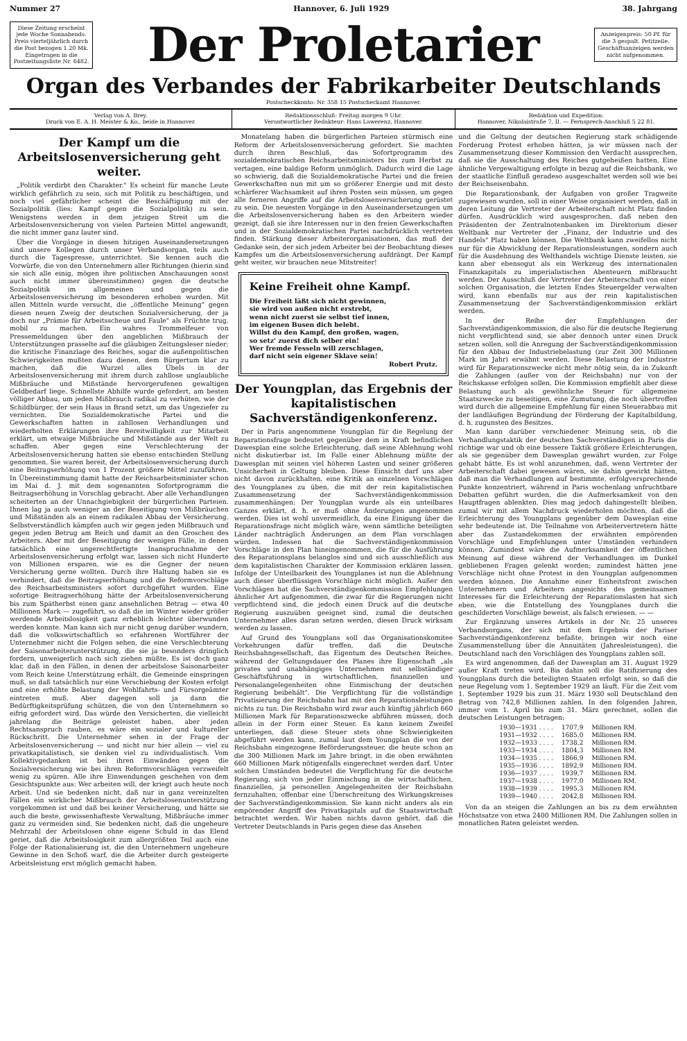Nummer 27 Hannover, 6. Juli 1929 38. Jahrgang
Diese Zeitung erscheint jede Woche Sonnabends.
Preis vierteljährlich durch die Post bezogen 1.20 Mk. Eingetragen in die Postzeitungsliste Nr. 6482.
Der Proletarier
Anzeigenpreis: 50 Pf. für die 3 gespalt. Petitzeile.
Geschäftsanzeigen werden nicht aufgenommen.
Organ des Verbandes der Fabrikarbeiter Deutschlands
Postscheckkonto: Nr. 358 15 Postscheckamt Hannover.
Verlag von A. Brey.
Druck von E. A. H. Meister & Ko., beide in Hannover.
Redaktionsschluß: Freitag morgen 9 Uhr.
Verantwortlicher Redakteur: Hans Lawerenz, Hannover.
Redaktion und Expedition:
Hannover, Nikolaistraße 7, II. — Fernsprech-Anschluß 5 22 81.
Der Kampf um die Arbeitslosenversicherung geht weiter.
„Politik verdirbt den Charakter." Es scheint für manche Leute wirklich gefährlich zu sein, sich mit Politik zu beschäftigen, und noch viel gefährlicher scheint die Beschäftigung mit der Sozialpolitik (lies: Kampf gegen die Sozialpolitik) zu sein. Wenigstens werden in dem jetzigen Streit um die Arbeitslosenversicherung von vielen Parteien Mittel angewandt, die nicht immer ganz lauter sind.
Über die Vorgänge in diesen hitzigen Auseinandersetzungen sind unsere Kollegen durch unser Verbandsorgan, teils auch durch die Tagespresse, unterrichtet. Sie kennen auch die Vorwürfe, die von den Unternehmern aller Richtungen (hierin sind sie sich alle einig, mögen ihre politischen Anschauungen sonst auch nicht immer übereinstimmen) gegen die deutsche Sozialpolitik im allgemeinen und gegen die Arbeitslosenversicherung im besonderen erhoben wurden. Mit allen Mitteln wurde versucht, die „öffentliche Meinung" gegen diesen neuen Zweig der deutschen Sozialversicherung, der ja doch nur „Prämie für Arbeitsscheue und Faule" als Früchte trug, mobil zu machen. Ein wahres Trommelfeuer von Pressemeldungen über den angeblichen Mißbrauch der Unterstützungen prasselte auf die gläubigen Zeitungsleser nieder; die kritische Finanzlage des Reiches, sogar die außenpolitischen Schwierigkeiten mußten dazu dienen, dem Bürgertum klar zu machen, daß die Wurzel alles Übels in der Arbeitslosenversicherung mit ihrem durch zahllose unglaubliche Mißbräuche und Mißstände hervorgerufenen gewaltigen Geldbedarf liege. Schnellste Abhilfe wurde gefordert, am besten völliger Abbau, um jeden Mißbrauch radikal zu verhüten, wie der Schildbürger, der sein Haus in Brand setzt, um das Ungeziefer zu vernichten. Die Sozialdemokratische Partei und die Gewerkschaften hatten in zahllosen Verhandlungen und wiederholten Erklärungen ihre Bereitwilligkeit zur Mitarbeit erklärt, um etwaige Mißbräuche und Mißstände aus der Welt zu schaffen. Aber gegen eine Verschlechterung der Arbeitslosenversicherung hatten sie ebenso entschieden Stellung genommen. Sie waren bereit, der Arbeitslosenversicherung durch eine Beitragserhöhung von 1 Prozent größere Mittel zuzuführen. In Übereinstimmung damit hatte der Reichsarbeitsminister schon im Mai d. J. mit dem sogenannten Sofortprogramm die Beitragserhöhung in Vorschlag gebracht. Aber alle Verhandlungen scheiterten an der Unnachgiebigkeit der bürgerlichen Parteien. Ihnen lag ja auch weniger an der Beseitigung von Mißbräuchen und Mißständen als an einem radikalen Abbau der Versicherung. Selbstverständlich kämpfen auch wir gegen jeden Mißbrauch und gegen jeden Betrug am Reich und damit an den Groschen des Arbeiters. Aber mit der Beseitigung der wenigen Fälle, in denen tatsächlich eine ungerechtfertigte Inanspruchnahme der Arbeitslosenversicherung erfolgt war, lassen sich nicht Hunderte von Millionen ersparen, wie es die Gegner der neuen Versicherung gerne wollten. Durch ihre Haltung haben sie es verhindert, daß die Beitragserhöhung und die Reformvorschläge des Reichsarbeitsministers sofort durchgeführt wurden. Eine sofortige Beitragserhöhung hätte der Arbeitslosenversicherung bis zum Spätherbst einen ganz ansehnlichen Betrag — etwa 40 Millionen Mark — zugeführt, so daß die im Winter wieder größer werdende Arbeitslosigkeit ganz erheblich leichter überwunden werden konnte. Man kann sich nur nicht genug darüber wundern, daß die volkswirtschaftlich so erfahrenen Wortführer der Unternehmer nicht die Folgen sehen, die eine Verschlechterung der Saisonarbeiterunterstützung, die sie ja besonders dringlich fordern, unweigerlich nach sich ziehen müßte. Es ist doch ganz klar, daß in den Fällen, in denen der arbeitslose Saisonarbeiter vom Reich keine Unterstützung erhält, die Gemeinde einspringen muß, so daß tatsächlich nur eine Verschiebung der Kosten erfolgt und eine erhöhte Belastung der Wohlfahrts- und Fürsorgeämter eintreten muß. Aber dagegen soll ja dann die Bedürftigkeitsprüfung schützen, die von den Unternehmern so eifrig gefordert wird. Das würde den Versicherten, die vielleicht jahrelang die Beiträge geleistet haben, aber jeden Rechtsanspruch rauben, es wäre ein sozialer und kultureller Rückschritt. Die Unternehmer sehen in der Frage der Arbeitslosenversicherung — und nicht nur hier allein — viel zu privatkapitalistisch, sie denken viel zu individualistisch. Vom Kollektivgedanken ist bei ihren Einwänden gegen die Sozialversicherung wie bei ihren Reformvorschlägen verzweifelt wenig zu spüren. Alle ihre Einwendungen geschehen von dem Gesichtspunkte aus: Wer arbeiten will, der kriegt auch heute noch Arbeit. Und sie bedenken nicht, daß nur in ganz vereinzelten Fällen ein wirklicher Mißbrauch der Arbeitslosenunterstützung vorgekommen ist und daß bei keiner Versicherung, und hätte sie auch die beste, gewissenhafteste Verwaltung, Mißbräuche immer ganz zu vermeiden sind. Sie bedenken nicht, daß die ungeheure Mehrzahl der Arbeitslosen ohne eigene Schuld in das Elend geriet, daß die Arbeitslosigkeit zum allergrößten Teil auch eine Folge der Rationalisierung ist, die den Unternehmern ungeheure Gewinne in den Schoß warf, die die Arbeiter durch gesteigerte Arbeitsleistung erst möglich gemacht haben.
Monatelang haben die bürgerlichen Parteien stürmisch eine Reform der Arbeitslosenversicherung gefordert. Sie machten durch ihren Beschluß, das Sofortprogramm des sozialdemokratischen Reichsarbeitsministers bis zum Herbst zu vertagen, eine baldige Reform unmöglich. Dadurch wird die Lage so schwierig, daß die Sozialdemokratische Partei und die freien Gewerkschaften nun mit um so größerer Energie und mit desto schärferer Wachsamkeit auf ihren Posten sein müssen, um gegen alle ferneren Angriffe auf die Arbeitslosenversicherung gerüstet zu sein. Die neuesten Vorgänge in den Auseinandersetzungen um die Arbeitslosenversicherung haben es den Arbeitern wieder gezeigt, daß sie ihre Interessen nur in den freien Gewerkschaften und in der Sozialdemokratischen Partei nachdrücklich vertreten finden. Stärkung dieser Arbeiterorganisationen, das muß der Gedanke sein, der sich jedem Arbeiter bei der Beobachtung dieses Kampfes um die Arbeitslosenversicherung aufdrängt. Der Kampf geht weiter, wir brauchen neue Mitstreiter!
Keine Freiheit ohne Kampf.
Die Freiheit läßt sich nicht gewinnen,
sie wird von außen nicht erstrebt,
wenn nicht zuerst sie selbst tief innen,
im eigenen Busen dich belebt.
Willst du den Kampf, den großen, wagen,
so setz' zuerst dich selber ein!
Wer fremde Fesseln will zerschlagen,
darf nicht sein eigener Sklave sein!
Robert Prutz.
Der Youngplan, das Ergebnis der kapitalistischen Sachverständigenkonferenz.
Der in Paris angenommene Youngplan für die Regelung der Reparationsfrage bedeutet gegenüber dem in Kraft befindlichen Dawesplan eine solche Erleichterung, daß seine Ablehnung wohl nicht diskutierbar ist. Im Falle einer Ablehnung müßte der Dawesplan mit seinen viel höheren Lasten und seiner größeren Unsicherheit in Geltung bleiben. Diese Einsicht darf uns aber nicht davon zurückhalten, eine Kritik an einzelnen Vorschlägen des Youngplanes zu üben, die mit der rein kapitalistischen Zusammensetzung der Sachverständigenkommission zusammenhängen: Der Youngplan wurde als ein unteilbares Ganzes erklärt, d. h. er muß ohne Änderungen angenommen werden. Dies ist wohl unvermeidlich, da eine Einigung über die Reparationsfrage nicht möglich wäre, wenn sämtliche beteiligten Länder nachträglich Änderungen an dem Plan vorschlagen würden. Indessen hat die Sachverständigenkommission Vorschläge in den Plan hineingenommen, die für die Ausführung des Reparationsplans belanglos sind und sich ausschließlich aus dem kapitalistischen Charakter der Kommission erklären lassen. Infolge der Unteilbarkeit des Youngplanes ist nun die Ablehnung auch dieser überflüssigen Vorschläge nicht möglich. Außer den Vorschlägen hat die Sachverständigenkommission Empfehlungen ähnlicher Art aufgenommen, die zwar für die Regierungen nicht verpflichtend sind, die jedoch einen Druck auf die deutsche Regierung auszuüben geeignet sind, zumal die deutschen Unternehmer alles daran setzen werden, diesen Druck wirksam werden zu lassen.
Auf Grund des Youngplans soll das Organisationskomitee Vorkehrungen dafür treffen, daß die Deutsche Reichsbahngesellschaft, das Eigentum des Deutschen Reiches, während der Geltungsdauer des Planes ihre Eigenschaft „als privates und unabhängiges Unternehmen mit selbständiger Geschäftsführung in wirtschaftlichen, finanziellen und Personalangelegenheiten ohne Einmischung der deutschen Regierung beibehält". Die Verpflichtung für die vollständige Privatisierung der Reichsbahn hat mit den Reparationsleistungen nichts zu tun. Die Reichsbahn wird zwar auch künftig jährlich 660 Millionen Mark für Reparationszwecke abführen müssen, doch allein in der Form einer Steuer. Es kann keinem Zweifel unterliegen, daß diese Steuer stets ohne Schwierigkeiten abgeführt werden kann, zumal laut dem Youngplan die von der Reichsbahn eingezogene Beförderungssteuer, die heute schon an die 300 Millionen Mark im Jahre bringt, in die oben erwähnten 660 Millionen Mark nötigenfalls eingerechnet werden darf. Unter solchen Umständen bedeutet die Verpflichtung für die deutsche Regierung, sich von jeder Einmischung in die wirtschaftlichen, finanziellen, ja personellen Angelegenheiten der Reichsbahn fernzuhalten, offenbar eine Überschreitung des Wirkungskreises der Sachverständigenkommission. Sie kann nicht anders als ein empörender Angriff des Privatkapitals auf die Staatswirtschaft betrachtet werden. Wir haben nichts davon gehört, daß die Vertreter Deutschlands in Paris gegen diese das Ansehen
und die Geltung der deutschen Regierung stark schädigende Forderung Protest erhoben hätten, ja wir müssen nach der Zusammensetzung dieser Kommission den Verdacht aussprechen, daß sie die Ausschaltung des Reiches gutgeheißen hatten. Eine ähnliche Vergewaltigung erfolgte in bezug auf die Reichsbank, wo der staatliche Einfluß geradeso ausgeschaltet werden soll wie bei der Reichseisenbahn.
Die Reparationsbank, der Aufgaben von großer Tragweite zugewiesen wurden, soll in einer Weise organisiert werden, daß in deren Leitung die Vertreter der Arbeiterschaft nicht Platz finden dürfen. Ausdrücklich wird ausgesprochen, daß neben den Präsidenten der Zentralnotenbanken im Direktorium dieser Weltbank nur Vertreter der „Finanz, der Industrie und des Handels" Platz haben können. Die Weltbank kann zweifellos nicht nur für die Abwicklung der Reparationsleistungen, sondern auch für die Ausdehnung des Welthandels wichtige Dienste leisten, sie kann aber ebensogut als ein Werkzeug des internationalen Finanzkapitals zu imperialistischen Abenteuern mißbraucht werden. Der Ausschluß der Vertreter der Arbeiterschaft von einer solchen Organisation, die letzten Endes Steuergelder verwalten wird, kann ebenfalls nur aus der rein kapitalistischen Zusammensetzung der Sachverständigenkommission erklärt werden.
In der Reihe der Empfehlungen der Sachverständigenkommission, die also für die deutsche Regierung nicht verpflichtend sind, sie aber dennoch unter einen Druck setzen sollen, soll die Anregung der Sachverständigenkommission für den Abbau der Industriebelastung (zur Zeit 300 Millionen Mark im Jahr) erwähnt werden. Diese Belastung der Industrie wird für Reparationszwecke nicht mehr nötig sein, da in Zukunft die Zahlungen (außer von der Reichsbahn) nur von der Reichskasse erfolgen sollen. Die Kommission empfiehlt aber diese Belastung auch als gewöhnliche Steuer für allgemeine Staatszwecke zu beseitigen, eine Zumutung, die noch übertroffen wird durch die allgemeine Empfehlung für einen Steuerabbau mit der landläufigen Begründung der Förderung der Kapitalbildung, d. h. zugunsten des Besitzes.
Man kann darüber verschiedener Meinung sein, ob die Verhandlungstaktik der deutschen Sachverständigen in Paris die richtige war und ob eine bessere Taktik größere Erleichterungen, als sie gegenüber dem Dawesplan gewährt wurden, zur Folge gehabt hätte. Es ist wohl anzunehmen, daß, wenn Vertreter der Arbeiterschaft dabei gewesen wären, sie dahin gewirkt hätten, daß man die Verhandlungen auf bestimmte, erfolgversprechende Punkte konzentriert, während in Paris wochenlang unfruchtbare Debatten geführt wurden, die die Aufmerksamkeit von den Hauptfragen ablenkten. Dies mag jedoch dahingestellt bleiben, zumal wir mit allem Nachdruck wiederholen möchten, daß die Erleichterung des Youngplans gegenüber dem Dawesplan eine sehr bedeutende ist. Die Teilnahme von Arbeitervertretern hätte aber das Zustandekommen der erwähnten empörenden Vorschläge und Empfehlungen unter Umständen verhindern können. Zumindest wäre die Aufmerksamkeit der öffentlichen Meinung auf diese während der Verhandlungen im Dunkel gebliebenen Fragen gelenkt worden; zumindest hätten jene Vorschläge nicht ohne Protest in den Youngplan aufgenommen werden können. Die Annahme einer Einheitsfront zwischen Unternehmern und Arbeitern angesichts des gemeinsamen Interesses für die Erleichterung der Reparationslasten hat sich eben, wie die Entstellung des Youngplanes durch die geschilderten Vorschläge beweist, als falsch erwiesen. — —
Zur Ergänzung unseres Artikels in der Nr. 25 unseres Verbandsorgans, der sich mit dem Ergebnis der Pariser Sachverständigenkonferenz befaßte, bringen wir noch eine Zusammenstellung über die Annuitäten (Jahresleistungen), die Deutschland nach den Vorschlägen des Youngplans zahlen soll.
Es wird angenommen, daß der Dawesplan am 31. August 1929 außer Kraft treten wird. Bis dahin soll die Ratifizierung des Youngplans durch die beteiligten Staaten erfolgt sein, so daß die neue Regelung vom 1. September 1929 an läuft. Für die Zeit vom 1. September 1929 bis zum 31. März 1930 soll Deutschland den Betrag von 742,8 Millionen zahlen. In den folgenden Jahren, immer vom 1. April bis zum 31. März gerechnet, sollen die deutschen Leistungen betragen:
| 1930—1931 . . . . | 1707,9 | Millionen RM. |
| 1931—1932 . . . . | 1685,0 | Millionen RM. |
| 1932—1933 . . . . | 1738,2 | Millionen RM. |
| 1933—1934 . . . . | 1804,3 | Millionen RM. |
| 1934—1935 . . . . | 1866,9 | Millionen RM. |
| 1935—1936 . . . . | 1892,9 | Millionen RM. |
| 1936—1937 . . . . | 1939,7 | Millionen RM. |
| 1937—1938 . . . . | 1977,0 | Millionen RM. |
| 1938—1939 . . . . | 1995,3 | Millionen RM. |
| 1939—1940 . . . . | 2042,8 | Millionen RM. |
Von da an steigen die Zahlungen an bis zu dem erwähnten Höchstsatze von etwa 2400 Millionen RM. Die Zahlungen sollen in monatlichen Raten geleistet werden.